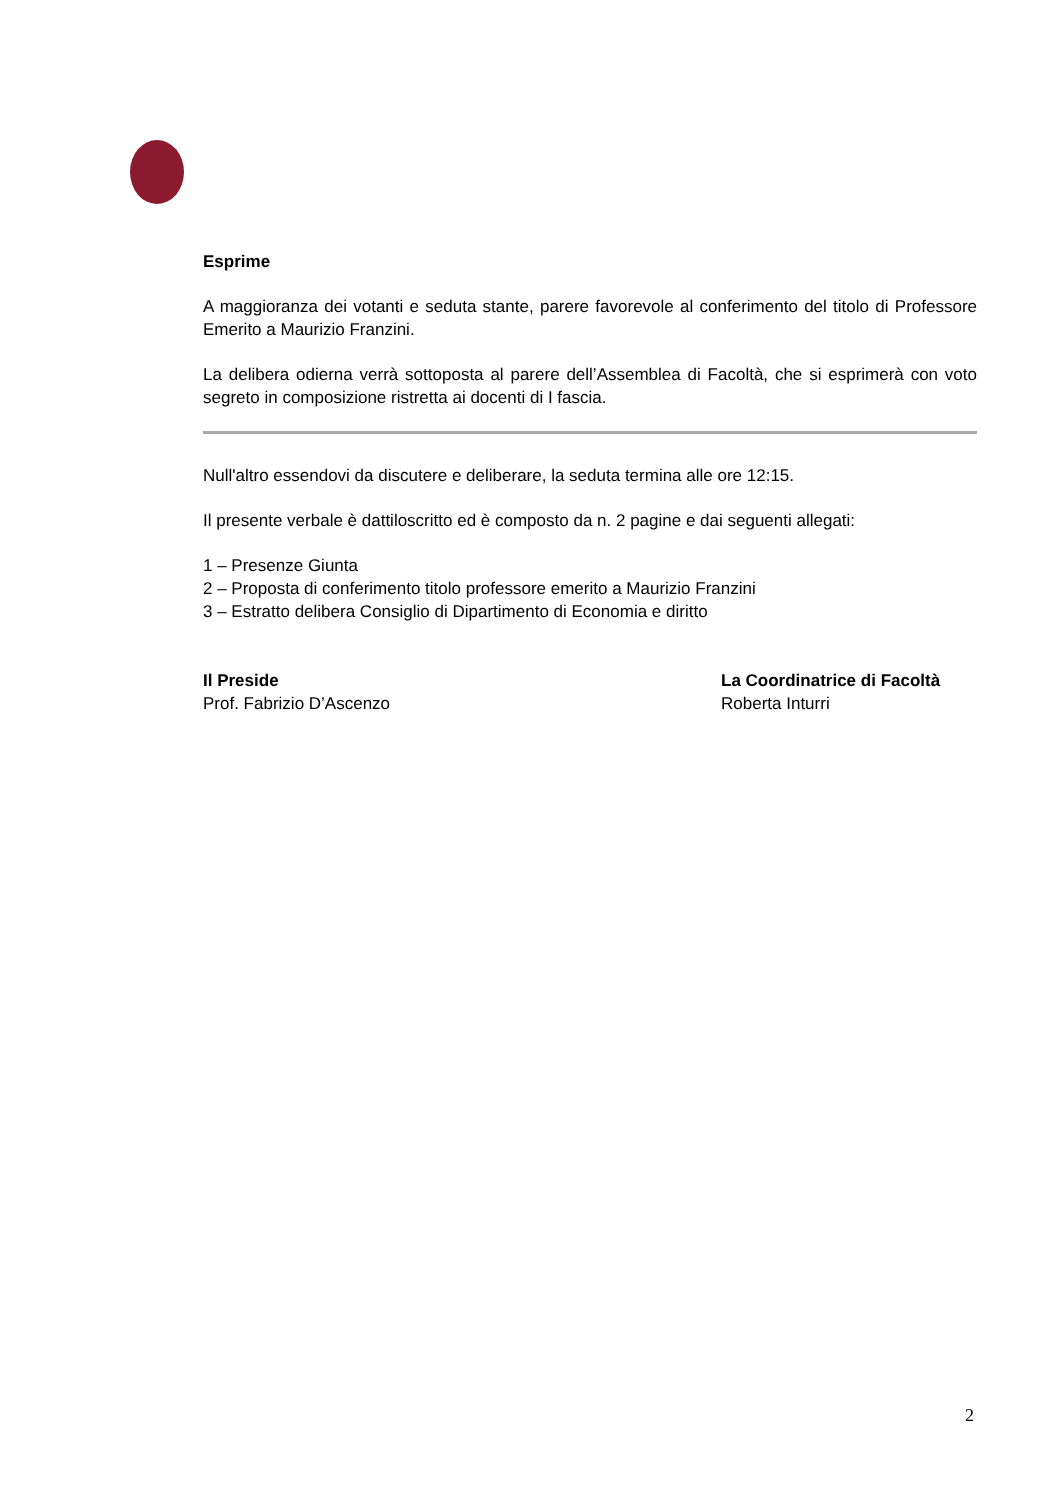Esprime
A maggioranza dei votanti e seduta stante, parere favorevole al conferimento del titolo di Professore Emerito a Maurizio Franzini.
La delibera odierna verrà sottoposta al parere dell’Assemblea di Facoltà, che si esprimerà con voto segreto in composizione ristretta ai docenti di I fascia.
Null'altro essendovi da discutere e deliberare, la seduta termina alle ore 12:15.
Il presente verbale è dattiloscritto ed è composto da n. 2 pagine e dai seguenti allegati:
1 – Presenze Giunta
2 – Proposta di conferimento titolo professore emerito a Maurizio Franzini
3 – Estratto delibera Consiglio di Dipartimento di Economia e diritto
Il Preside
Prof. Fabrizio D’Ascenzo
La Coordinatrice di Facoltà
Roberta Inturri
2